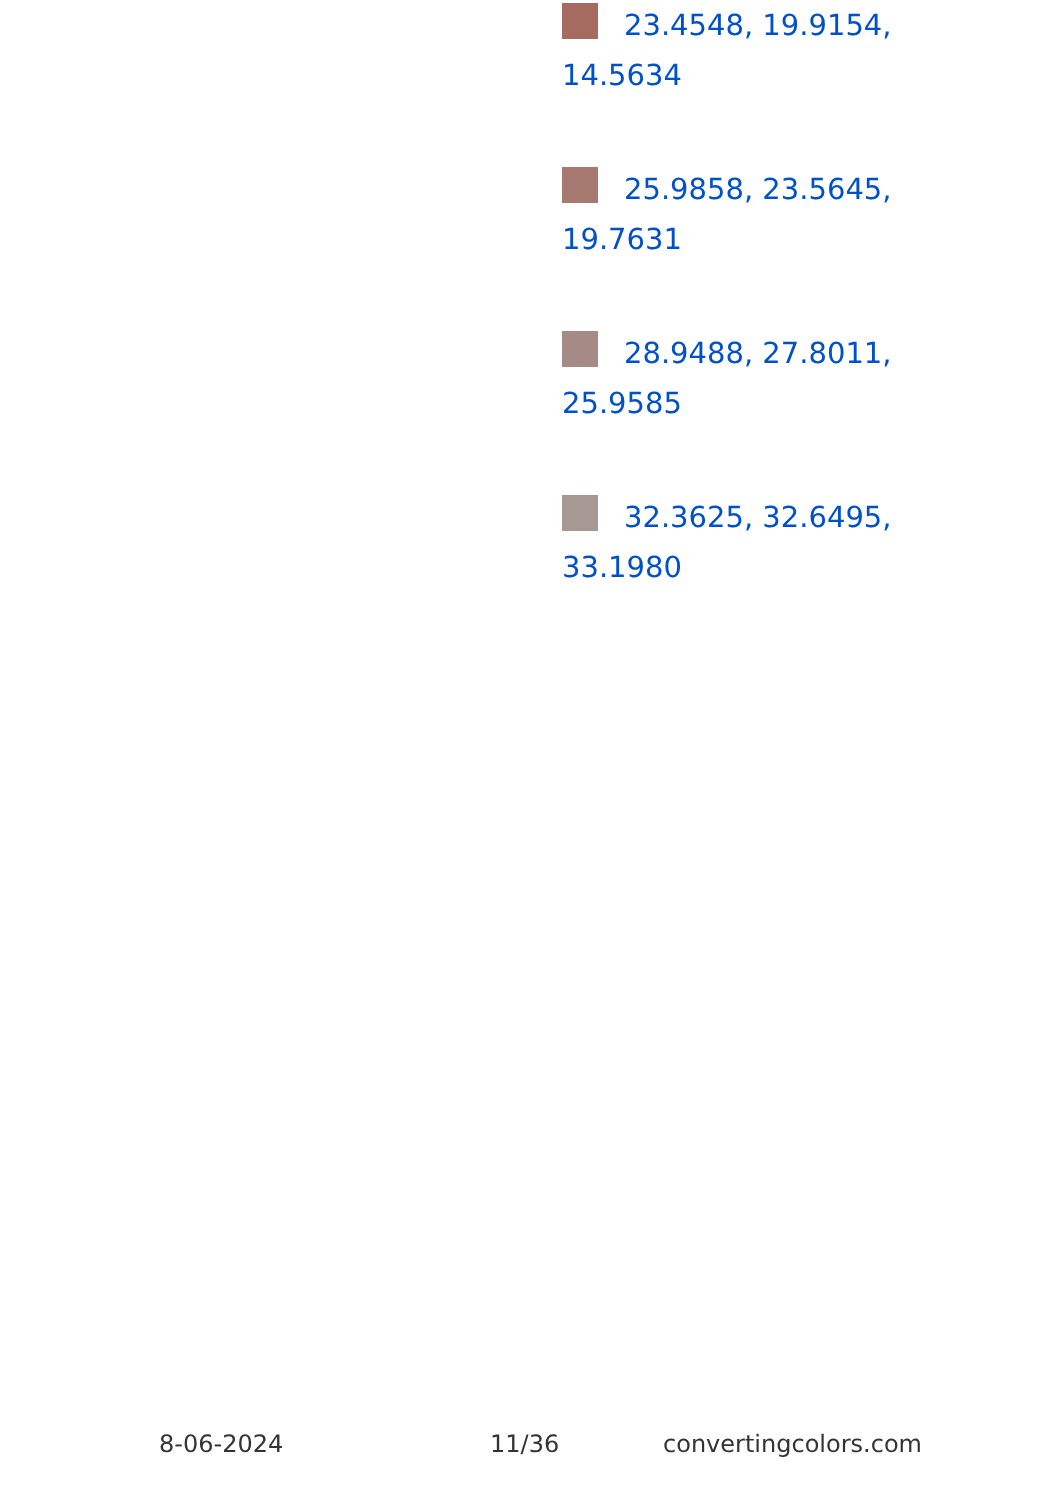23.4548, 19.9154, 14.5634
25.9858, 23.5645, 19.7631
28.9488, 27.8011, 25.9585
32.3625, 32.6495, 33.1980
8-06-2024 11/36 convertingcolors.com